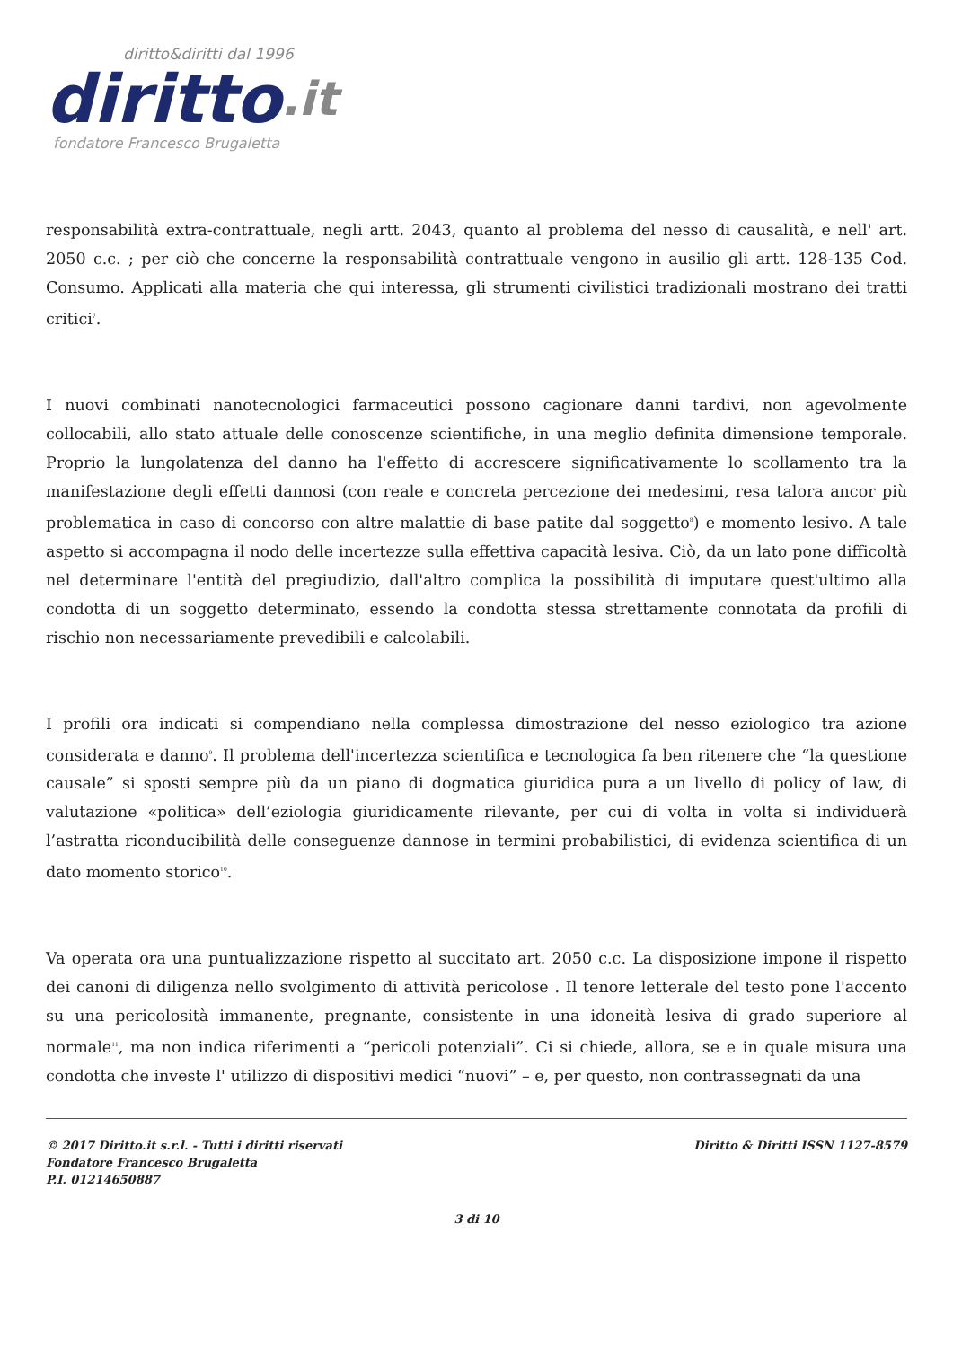diritto&diritti dal 1996
diritto.it
fondatore Francesco Brugaletta
responsabilità extra-contrattuale, negli artt. 2043, quanto al problema del nesso di causalità, e nell' art. 2050 c.c. ; per ciò che concerne la responsabilità contrattuale vengono in ausilio gli artt. 128-135 Cod. Consumo. Applicati alla materia che qui interessa, gli strumenti civilistici tradizionali mostrano dei tratti critici<sup>7</sup>.
I nuovi combinati nanotecnologici farmaceutici possono cagionare danni tardivi, non agevolmente collocabili, allo stato attuale delle conoscenze scientifiche, in una meglio definita dimensione temporale. Proprio la lungolatenza del danno ha l'effetto di accrescere significativamente lo scollamento tra la manifestazione degli effetti dannosi (con reale e concreta percezione dei medesimi, resa talora ancor più problematica in caso di concorso con altre malattie di base patite dal soggetto<sup>8</sup>) e momento lesivo. A tale aspetto si accompagna il nodo delle incertezze sulla effettiva capacità lesiva. Ciò, da un lato pone difficoltà nel determinare l'entità del pregiudizio, dall'altro complica la possibilità di imputare quest'ultimo alla condotta di un soggetto determinato, essendo la condotta stessa strettamente connotata da profili di rischio non necessariamente prevedibili e calcolabili.
I profili ora indicati si compendiano nella complessa dimostrazione del nesso eziologico tra azione considerata e danno<sup>9</sup>. Il problema dell'incertezza scientifica e tecnologica fa ben ritenere che “la questione causale” si sposti sempre più da un piano di dogmatica giuridica pura a un livello di policy of law, di valutazione «politica» dell’eziologia giuridicamente rilevante, per cui di volta in volta si individuerà l’astratta riconducibilità delle conseguenze dannose in termini probabilistici, di evidenza scientifica di un dato momento storico<sup>10</sup>.
Va operata ora una puntualizzazione rispetto al succitato art. 2050 c.c. La disposizione impone il rispetto dei canoni di diligenza nello svolgimento di attività pericolose . Il tenore letterale del testo pone l'accento su una pericolosità immanente, pregnante, consistente in una idoneità lesiva di grado superiore al normale<sup>11</sup>, ma non indica riferimenti a “pericoli potenziali”. Ci si chiede, allora, se e in quale misura una condotta che investe l' utilizzo di dispositivi medici “nuovi” – e, per questo, non contrassegnati da una
© 2017 Diritto.it s.r.l. - Tutti i diritti riservati
Fondatore Francesco Brugaletta
P.I. 01214650887
Diritto & Diritti ISSN 1127-8579
3 di 10